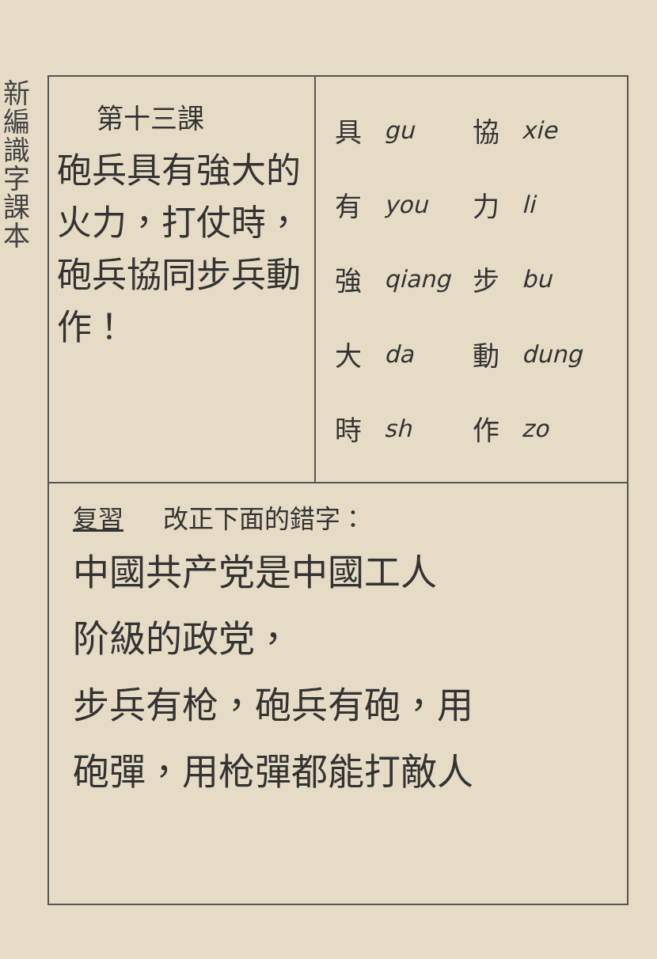新編識字課本
第十三課
砲兵具有強大的火力，打仗時，砲兵協同步兵動作！
| 具 | gu | 協 | xie |
| 有 | you | 力 | li |
| 強 | qiang | 步 | bu |
| 大 | da | 動 | dung |
| 時 | sh | 作 | zo |
复習 改正下面的錯字：
中國共产党是中國工人
阶級的政党，
步兵有枪，砲兵有砲，用
砲彈，用枪彈都能打敵人